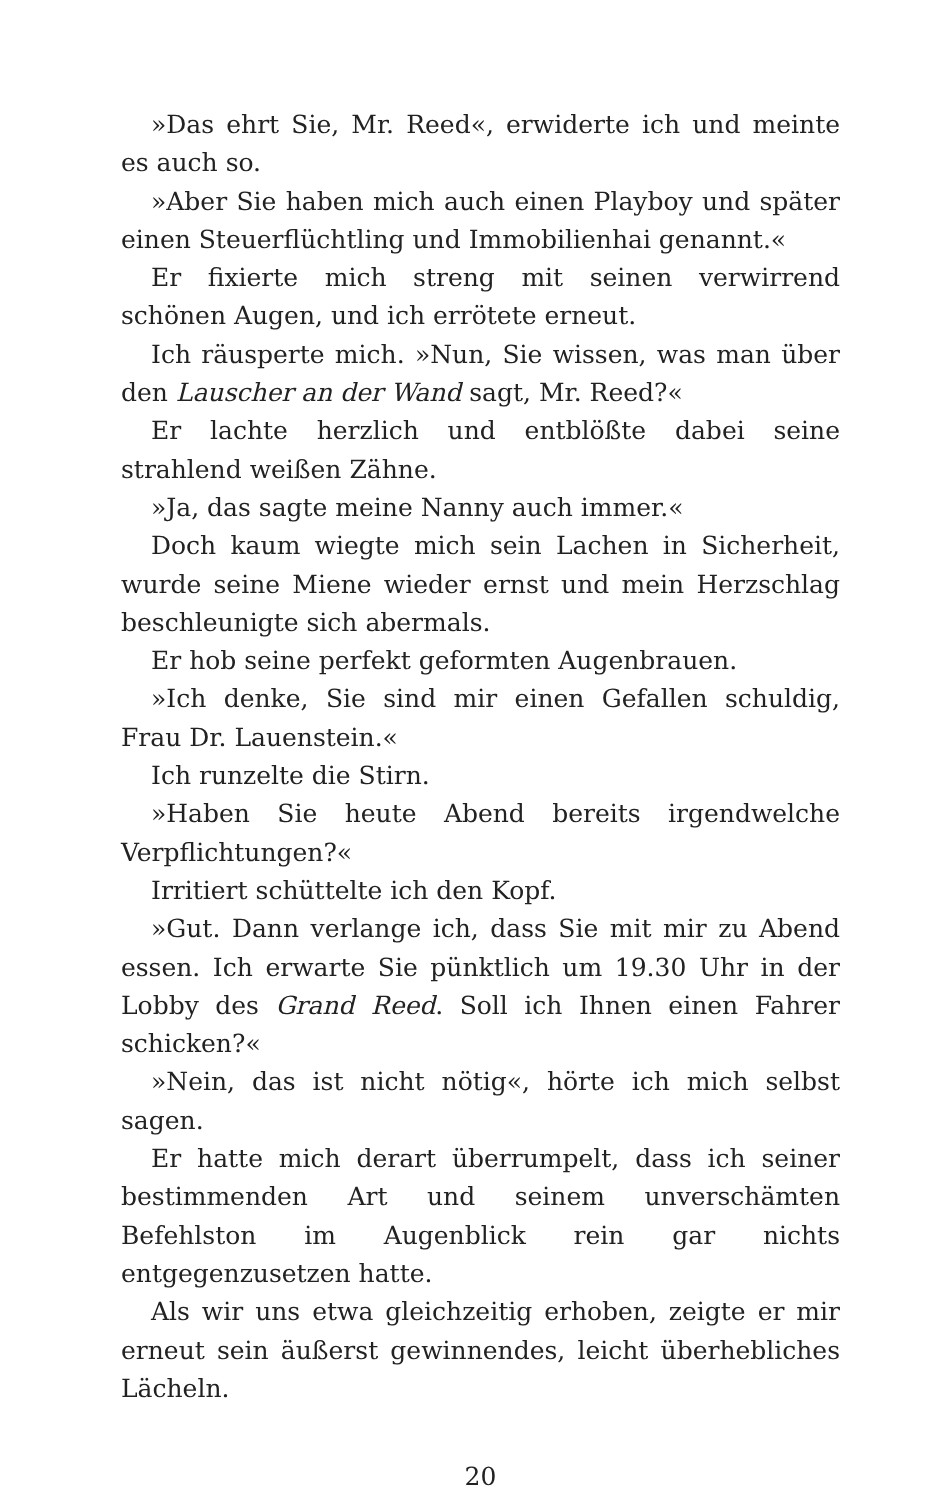»Das ehrt Sie, Mr. Reed«, erwiderte ich und meinte es auch so.
»Aber Sie haben mich auch einen Playboy und später einen Steuerflüchtling und Immobilienhai genannt.«
Er fixierte mich streng mit seinen verwirrend schönen Augen, und ich errötete erneut.
Ich räusperte mich. »Nun, Sie wissen, was man über den Lauscher an der Wand sagt, Mr. Reed?«
Er lachte herzlich und entblößte dabei seine strahlend weißen Zähne.
»Ja, das sagte meine Nanny auch immer.«
Doch kaum wiegte mich sein Lachen in Sicherheit, wurde seine Miene wieder ernst und mein Herzschlag beschleunigte sich abermals.
Er hob seine perfekt geformten Augenbrauen.
»Ich denke, Sie sind mir einen Gefallen schuldig, Frau Dr. Lauenstein.«
Ich runzelte die Stirn.
»Haben Sie heute Abend bereits irgendwelche Verpflichtungen?«
Irritiert schüttelte ich den Kopf.
»Gut. Dann verlange ich, dass Sie mit mir zu Abend essen. Ich erwarte Sie pünktlich um 19.30 Uhr in der Lobby des Grand Reed. Soll ich Ihnen einen Fahrer schicken?«
»Nein, das ist nicht nötig«, hörte ich mich selbst sagen.
Er hatte mich derart überrumpelt, dass ich seiner bestimmenden Art und seinem unverschämten Befehlston im Augenblick rein gar nichts entgegenzusetzen hatte.
Als wir uns etwa gleichzeitig erhoben, zeigte er mir erneut sein äußerst gewinnendes, leicht überhebliches Lächeln.
20